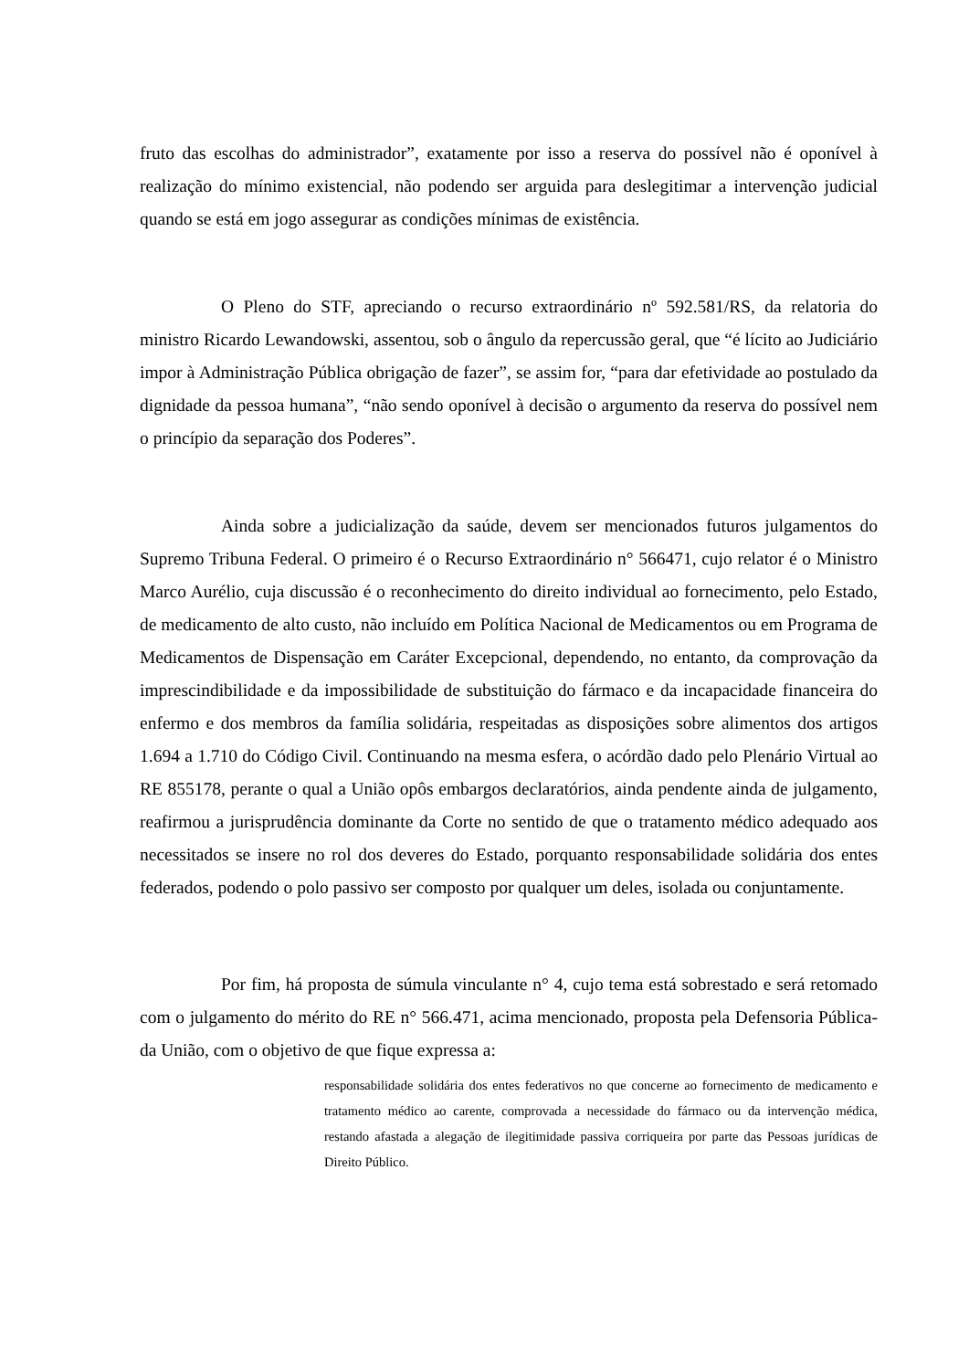fruto das escolhas do administrador”, exatamente por isso a reserva do possível não é oponível à realização do mínimo existencial, não podendo ser arguida para deslegitimar a intervenção judicial quando se está em jogo assegurar as condições mínimas de existência.
O Pleno do STF, apreciando o recurso extraordinário nº 592.581/RS, da relatoria do ministro Ricardo Lewandowski, assentou, sob o ângulo da repercussão geral, que “é lícito ao Judiciário impor à Administração Pública obrigação de fazer”, se assim for, “para dar efetividade ao postulado da dignidade da pessoa humana”, “não sendo oponível à decisão o argumento da reserva do possível nem o princípio da separação dos Poderes”.
Ainda sobre a judicialização da saúde, devem ser mencionados futuros julgamentos do Supremo Tribuna Federal. O primeiro é o Recurso Extraordinário n° 566471, cujo relator é o Ministro Marco Aurélio, cuja discussão é o reconhecimento do direito individual ao fornecimento, pelo Estado, de medicamento de alto custo, não incluído em Política Nacional de Medicamentos ou em Programa de Medicamentos de Dispensação em Caráter Excepcional, dependendo, no entanto, da comprovação da imprescindibilidade e da impossibilidade de substituição do fármaco e da incapacidade financeira do enfermo e dos membros da família solidária, respeitadas as disposições sobre alimentos dos artigos 1.694 a 1.710 do Código Civil. Continuando na mesma esfera, o acórdão dado pelo Plenário Virtual ao RE 855178, perante o qual a União opôs embargos declaratórios, ainda pendente ainda de julgamento, reafirmou a jurisprudência dominante da Corte no sentido de que o tratamento médico adequado aos necessitados se insere no rol dos deveres do Estado, porquanto responsabilidade solidária dos entes federados, podendo o polo passivo ser composto por qualquer um deles, isolada ou conjuntamente.
Por fim, há proposta de súmula vinculante n° 4, cujo tema está sobrestado e será retomado com o julgamento do mérito do RE n° 566.471, acima mencionado, proposta pela Defensoria Pública- da União, com o objetivo de que fique expressa a:
responsabilidade solidária dos entes federativos no que concerne ao fornecimento de medicamento e tratamento médico ao carente, comprovada a necessidade do fármaco ou da intervenção médica, restando afastada a alegação de ilegitimidade passiva corriqueira por parte das Pessoas jurídicas de Direito Público.